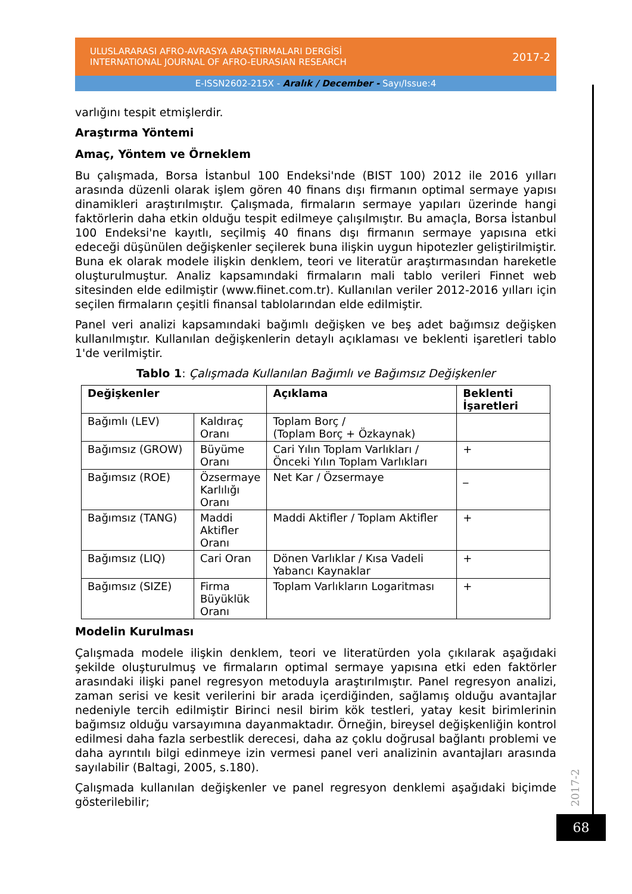ULUSLARARASI AFRO-AVRASYA ARAŞTIRMALARI DERGİSİ
INTERNATIONAL JOURNAL OF AFRO-EURASIAN RESEARCH
2017-2
E-ISSN2602-215X - Aralık / December - Sayı/Issue:4
varlığını tespit etmişlerdir.
Araştırma Yöntemi
Amaç, Yöntem ve Örneklem
Bu çalışmada, Borsa İstanbul 100 Endeksi'nde (BIST 100) 2012 ile 2016 yılları arasında düzenli olarak işlem gören 40 finans dışı firmanın optimal sermaye yapısı dinamikleri araştırılmıştır. Çalışmada, firmaların sermaye yapıları üzerinde hangi faktörlerin daha etkin olduğu tespit edilmeye çalışılmıştır. Bu amaçla, Borsa İstanbul 100 Endeksi'ne kayıtlı, seçilmiş 40 finans dışı firmanın sermaye yapısına etki edeceği düşünülen değişkenler seçilerek buna ilişkin uygun hipotezler geliştirilmiştir. Buna ek olarak modele ilişkin denklem, teori ve literatür araştırmasından hareketle oluşturulmuştur. Analiz kapsamındaki firmaların mali tablo verileri Finnet web sitesinden elde edilmiştir (www.fiinet.com.tr). Kullanılan veriler 2012-2016 yılları için seçilen firmaların çeşitli finansal tablolarından elde edilmiştir.
Panel veri analizi kapsamındaki bağımlı değişken ve beş adet bağımsız değişken kullanılmıştır. Kullanılan değişkenlerin detaylı açıklaması ve beklenti işaretleri tablo 1'de verilmiştir.
Tablo 1: Çalışmada Kullanılan Bağımlı ve Bağımsız Değişkenler
| Değişkenler | | Açıklama | Beklenti İşaretleri |
| --- | --- | --- | --- |
| Bağımlı (LEV) | Kaldıraç Oranı | Toplam Borç / (Toplam Borç + Özkaynak) | |
| Bağımsız (GROW) | Büyüme Oranı | Cari Yılın Toplam Varlıkları / Önceki Yılın Toplam Varlıkları | + |
| Bağımsız (ROE) | Özsermaye Karlılığı Oranı | Net Kar / Özsermaye | _ |
| Bağımsız (TANG) | Maddi Aktifler Oranı | Maddi Aktifler / Toplam Aktifler | + |
| Bağımsız (LIQ) | Cari Oran | Dönen Varlıklar / Kısa Vadeli Yabancı Kaynaklar | + |
| Bağımsız (SIZE) | Firma Büyüklük Oranı | Toplam Varlıkların Logaritması | + |
Modelin Kurulması
Çalışmada modele ilişkin denklem, teori ve literatürden yola çıkılarak aşağıdaki şekilde oluşturulmuş ve firmaların optimal sermaye yapısına etki eden faktörler arasındaki ilişki panel regresyon metoduyla araştırılmıştır. Panel regresyon analizi, zaman serisi ve kesit verilerini bir arada içerdiğinden, sağlamış olduğu avantajlar nedeniyle tercih edilmiştir Birinci nesil birim kök testleri, yatay kesit birimlerinin bağımsız olduğu varsayımına dayanmaktadır. Örneğin, bireysel değişkenliğin kontrol edilmesi daha fazla serbestlik derecesi, daha az çoklu doğrusal bağlantı problemi ve daha ayrıntılı bilgi edinmeye izin vermesi panel veri analizinin avantajları arasında sayılabilir (Baltagi, 2005, s.180).
Çalışmada kullanılan değişkenler ve panel regresyon denklemi aşağıdaki biçimde gösterilebilir;
2017-2
68